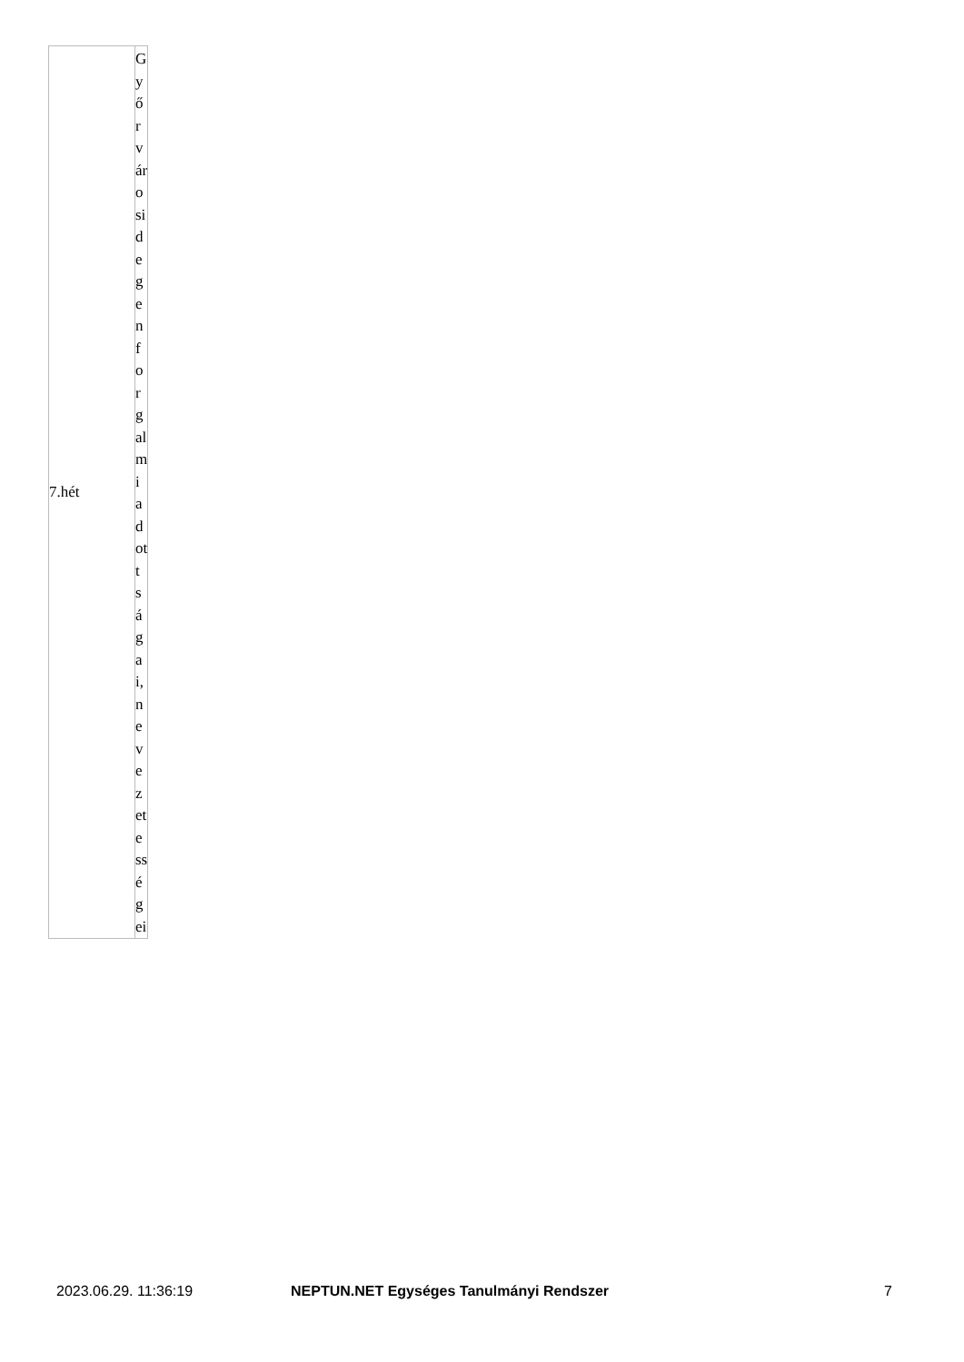| 7.hét | Győrvárosi dege nforgalmi adott ságai, nevezetességei |
2023.06.29. 11:36:19 NEPTUN.NET Egységes Tanulmányi Rendszer 7